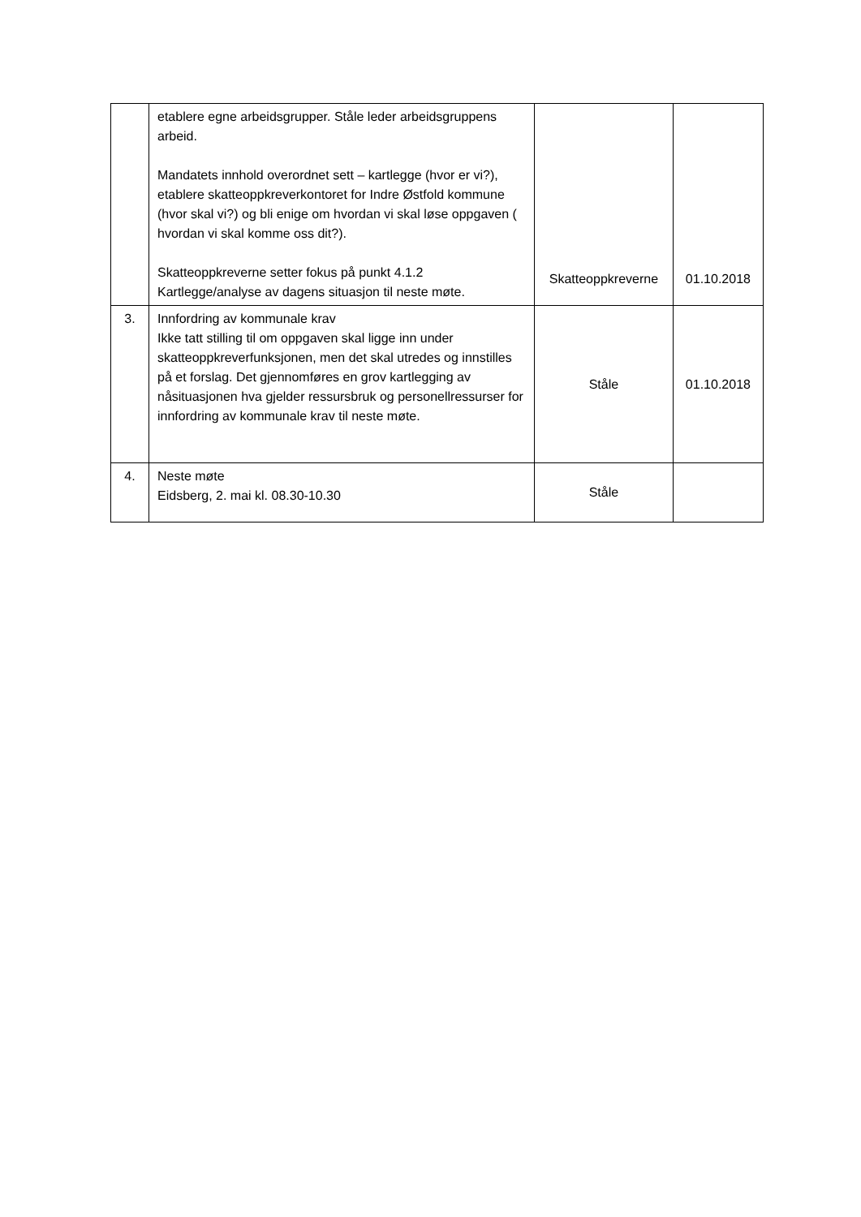| | etablere egne arbeidsgrupper. Ståle leder arbeidsgruppens arbeid. Mandatets innhold overordnet sett – kartlegge (hvor er vi?), etablere skatteoppkreverkontoret for Indre Østfold kommune (hvor skal vi?) og bli enige om hvordan vi skal løse oppgaven ( hvordan vi skal komme oss dit?). Skatteoppkreverne setter fokus på punkt 4.1.2 Kartlegge/analyse av dagens situasjon til neste møte. | Skatteoppkreverne | 01.10.2018 |
| 3. | Innfordring av kommunale krav Ikke tatt stilling til om oppgaven skal ligge inn under skatteoppkreverfunksjonen, men det skal utredes og innstilles på et forslag. Det gjennomføres en grov kartlegging av nåsituasjonen hva gjelder ressursbruk og personellressurser for innfordring av kommunale krav til neste møte. | Ståle | 01.10.2018 |
| 4. | Neste møte Eidsberg, 2. mai kl. 08.30-10.30 | Ståle | |